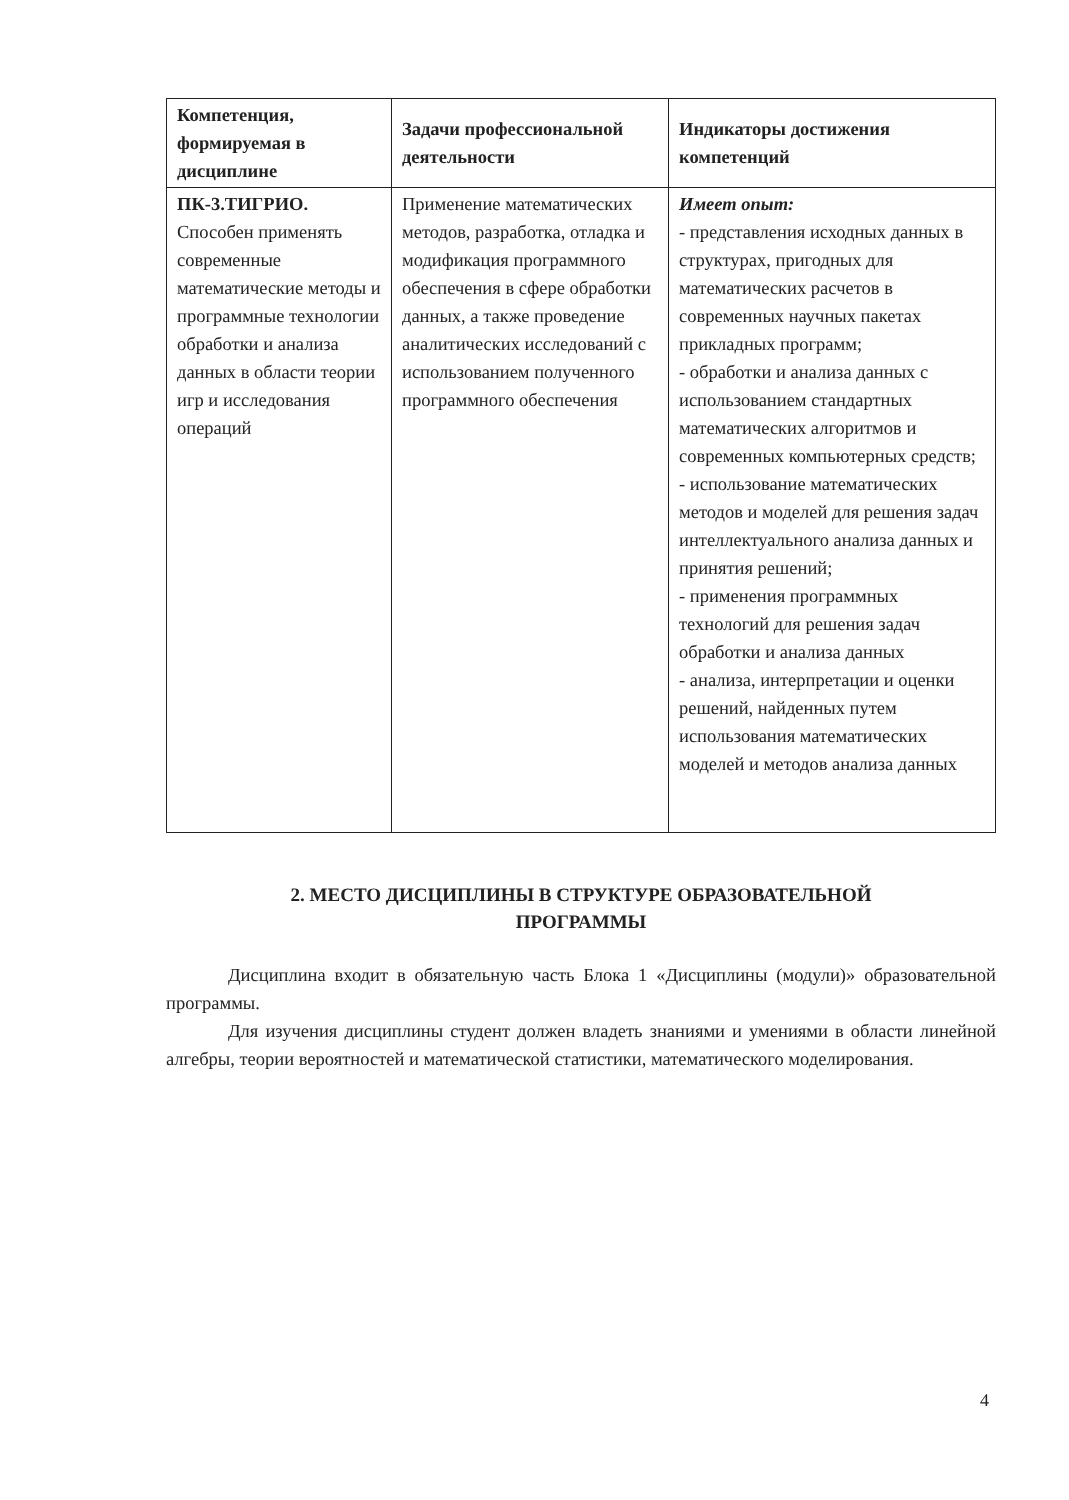| Компетенция, формируемая в дисциплине | Задачи профессиональной деятельности | Индикаторы достижения компетенций |
| --- | --- | --- |
| ПК-3.ТИГРИО. Способен применять современные математические методы и программные технологии обработки и анализа данных в области теории игр и исследования операций | Применение математических методов, разработка, отладка и модификация программного обеспечения в сфере обработки данных, а также проведение аналитических исследований с использованием полученного программного обеспечения | Имеет опыт: - представления исходных данных в структурах, пригодных для математических расчетов в современных научных пакетах прикладных программ; - обработки и анализа данных с использованием стандартных математических алгоритмов и современных компьютерных средств; - использование математических методов и моделей для решения задач интеллектуального анализа данных и принятия решений; - применения программных технологий для решения задач обработки и анализа данных - анализа, интерпретации и оценки решений, найденных путем использования математических моделей и методов анализа данных |
2. МЕСТО ДИСЦИПЛИНЫ В СТРУКТУРЕ ОБРАЗОВАТЕЛЬНОЙ
ПРОГРАММЫ
Дисциплина входит в обязательную часть Блока 1 «Дисциплины (модули)» образовательной программы.
Для изучения дисциплины студент должен владеть знаниями и умениями в области линейной алгебры, теории вероятностей и математической статистики, математического моделирования.
4